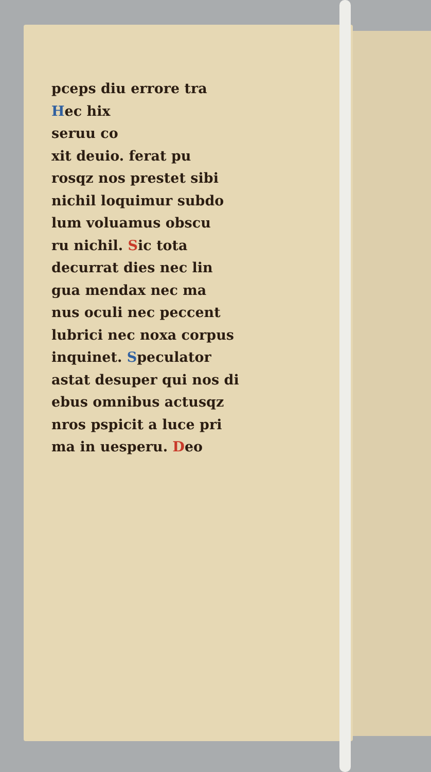pceps diu errore tra
Hec hix
seruu co
xit deuio. ferat pu
rosqz nos prestet sibi
nichil loquimur subdo
lum voluamus obscu
ru nichil. Sic tota
decurrat dies nec lin
gua mendax nec ma
nus oculi nec peccent
lubrici nec noxa corpus
inquinet. Speculator
astat desuper qui nos di
ebus omnibus actusqz
nros pspicit a luce pri
ma in uesperu. Deo